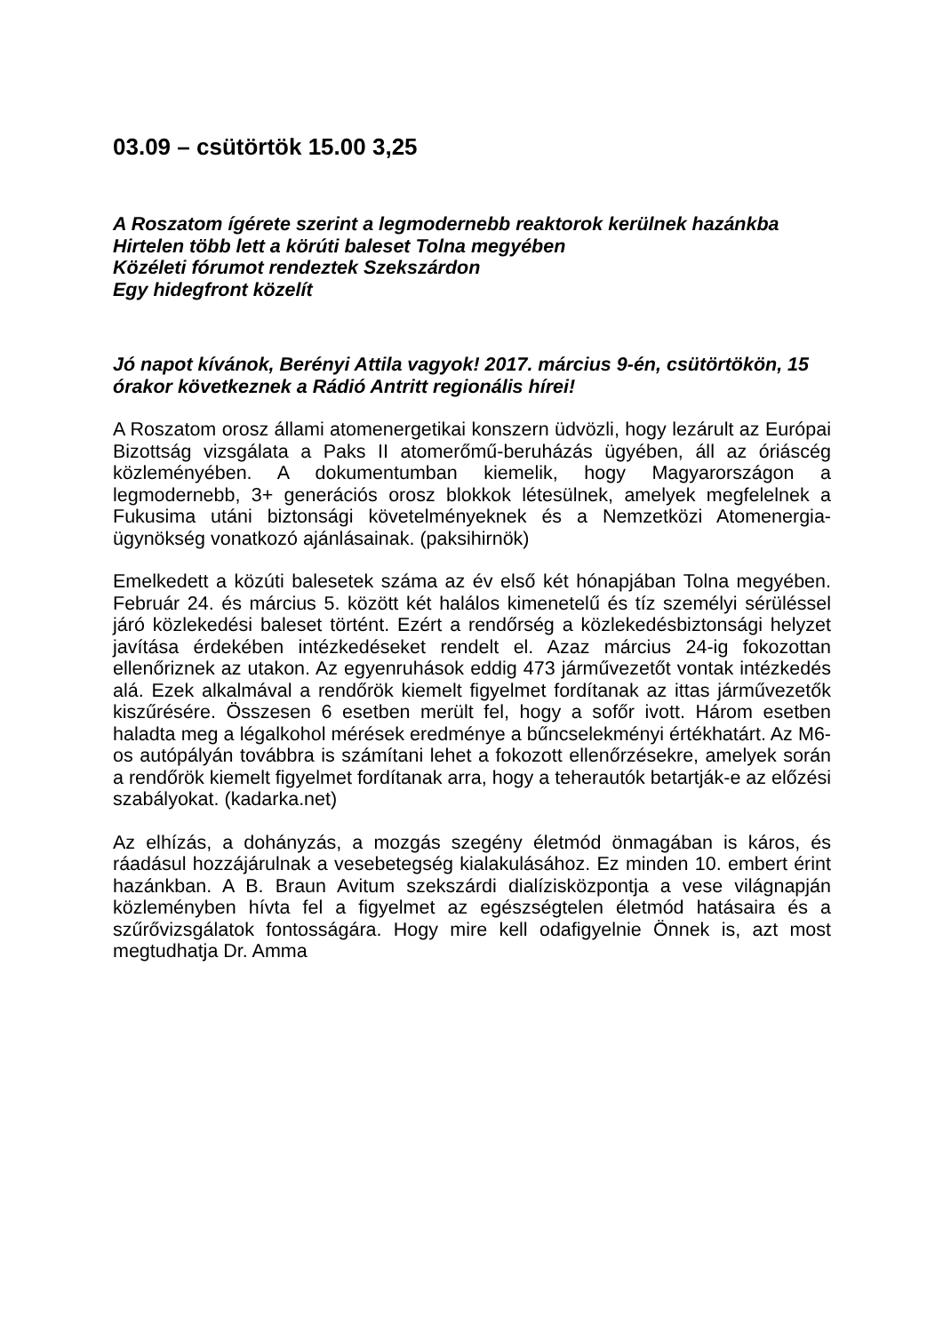03.09 – csütörtök 15.00 3,25
A Roszatom ígérete szerint a legmodernebb reaktorok kerülnek hazánkba
Hirtelen több lett a körúti baleset Tolna megyében
Közéleti fórumot rendeztek Szekszárdon
Egy hidegfront közelít
Jó napot kívánok, Berényi Attila vagyok! 2017. március 9-én, csütörtökön, 15 órakor következnek a Rádió Antritt regionális hírei!
A Roszatom orosz állami atomenergetikai konszern üdvözli, hogy lezárult az Európai Bizottság vizsgálata a Paks II atomerőmű-beruházás ügyében, áll az óriáscég közleményében. A dokumentumban kiemelik, hogy Magyarországon a legmodernebb, 3+ generációs orosz blokkok létesülnek, amelyek megfelelnek a Fukusima utáni biztonsági követelményeknek és a Nemzetközi Atomenergia-ügynökség vonatkozó ajánlásainak. (paksihirnök)
Emelkedett a közúti balesetek száma az év első két hónapjában Tolna megyében. Február 24. és március 5. között két halálos kimenetelű és tíz személyi sérüléssel járó közlekedési baleset történt. Ezért a rendőrség a közlekedésbiztonsági helyzet javítása érdekében intézkedéseket rendelt el. Azaz március 24-ig fokozottan ellenőriznek az utakon. Az egyenruhások eddig 473 járművezetőt vontak intézkedés alá. Ezek alkalmával a rendőrök kiemelt figyelmet fordítanak az ittas járművezetők kiszűrésére. Összesen 6 esetben merült fel, hogy a sofőr ivott. Három esetben haladta meg a légalkohol mérések eredménye a bűncselekményi értékhatárt. Az M6-os autópályán továbbra is számítani lehet a fokozott ellenőrzésekre, amelyek során a rendőrök kiemelt figyelmet fordítanak arra, hogy a teherautók betartják-e az előzési szabályokat. (kadarka.net)
Az elhízás, a dohányzás, a mozgás szegény életmód önmagában is káros, és ráadásul hozzájárulnak a vesebetegség kialakulásához. Ez minden 10. embert érint hazánkban. A B. Braun Avitum szekszárdi dialízisközpontja a vese világnapján közleményben hívta fel a figyelmet az egészségtelen életmód hatásaira és a szűrővizsgálatok fontosságára. Hogy mire kell odafigyelnie Önnek is, azt most megtudhatja Dr. Amma